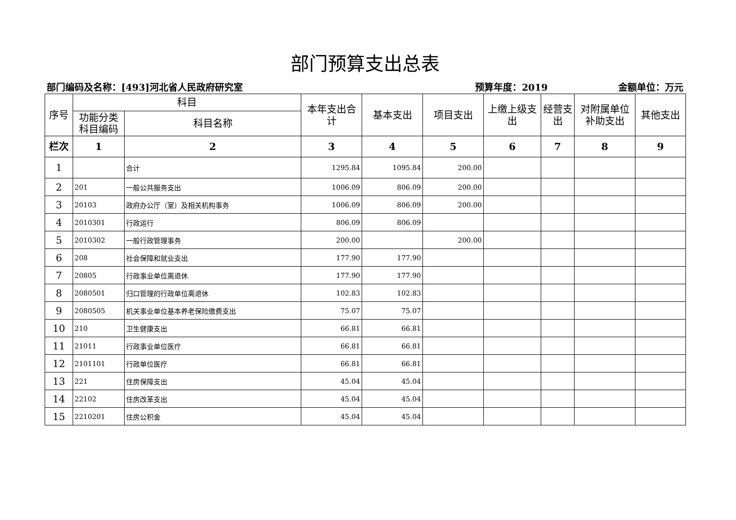部门预算支出总表
部门编码及名称：[493]河北省人民政府研究室 预算年度：2019 金额单位：万元
| 序号 | 科目 | | 本年支出合计 | 基本支出 | 项目支出 | 上缴上级支出 | 经营支出 | 对附属单位补助支出 | 其他支出 |
| --- | --- | --- | --- | --- | --- | --- | --- | --- | --- |
| | 功能分类科目编码 | 科目名称 | | | | | | | |
| 栏次 | 1 | 2 | 3 | 4 | 5 | 6 | 7 | 8 | 9 |
| 1 | | 合计 | 1295.84 | 1095.84 | 200.00 | | | | |
| 2 | 201 | 一般公共服务支出 | 1006.09 | 806.09 | 200.00 | | | | |
| 3 | 20103 | 政府办公厅（室）及相关机构事务 | 1006.09 | 806.09 | 200.00 | | | | |
| 4 | 2010301 | 行政运行 | 806.09 | 806.09 | | | | | |
| 5 | 2010302 | 一般行政管理事务 | 200.00 | | 200.00 | | | | |
| 6 | 208 | 社会保障和就业支出 | 177.90 | 177.90 | | | | | |
| 7 | 20805 | 行政事业单位离退休 | 177.90 | 177.90 | | | | | |
| 8 | 2080501 | 归口管理的行政单位离退休 | 102.83 | 102.83 | | | | | |
| 9 | 2080505 | 机关事业单位基本养老保险缴费支出 | 75.07 | 75.07 | | | | | |
| 10 | 210 | 卫生健康支出 | 66.81 | 66.81 | | | | | |
| 11 | 21011 | 行政事业单位医疗 | 66.81 | 66.81 | | | | | |
| 12 | 2101101 | 行政单位医疗 | 66.81 | 66.81 | | | | | |
| 13 | 221 | 住房保障支出 | 45.04 | 45.04 | | | | | |
| 14 | 22102 | 住房改革支出 | 45.04 | 45.04 | | | | | |
| 15 | 2210201 | 住房公积金 | 45.04 | 45.04 | | | | | |